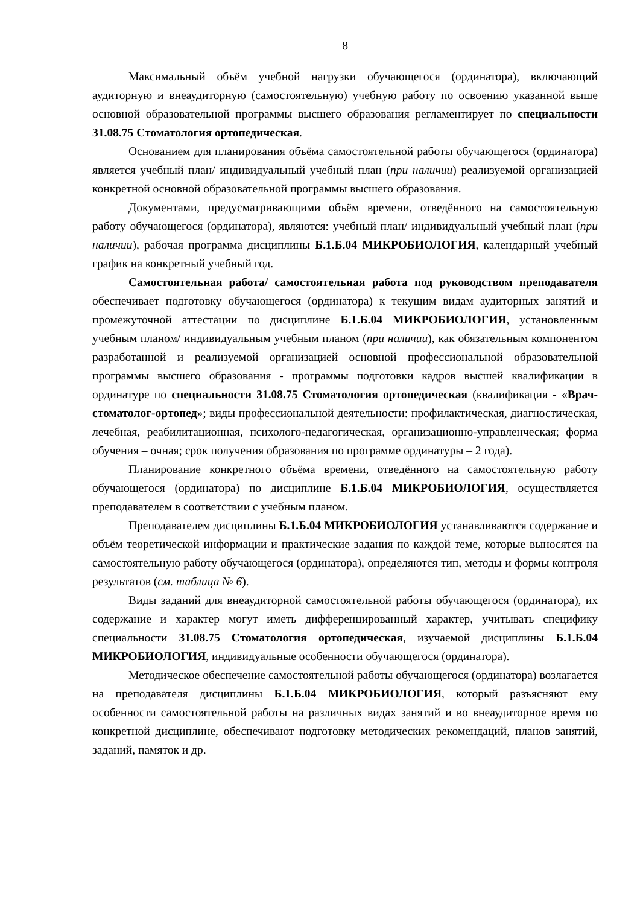8
Максимальный объём учебной нагрузки обучающегося (ординатора), включающий аудиторную и внеаудиторную (самостоятельную) учебную работу по освоению указанной выше основной образовательной программы высшего образования регламентирует по специальности 31.08.75 Стоматология ортопедическая.
Основанием для планирования объёма самостоятельной работы обучающегося (ординатора) является учебный план/ индивидуальный учебный план (при наличии) реализуемой организацией конкретной основной образовательной программы высшего образования.
Документами, предусматривающими объём времени, отведённого на самостоятельную работу обучающегося (ординатора), являются: учебный план/ индивидуальный учебный план (при наличии), рабочая программа дисциплины Б.1.Б.04 МИКРОБИОЛОГИЯ, календарный учебный график на конкретный учебный год.
Самостоятельная работа/ самостоятельная работа под руководством преподавателя обеспечивает подготовку обучающегося (ординатора) к текущим видам аудиторных занятий и промежуточной аттестации по дисциплине Б.1.Б.04 МИКРОБИОЛОГИЯ, установленным учебным планом/ индивидуальным учебным планом (при наличии), как обязательным компонентом разработанной и реализуемой организацией основной профессиональной образовательной программы высшего образования - программы подготовки кадров высшей квалификации в ординатуре по специальности 31.08.75 Стоматология ортопедическая (квалификация - «Врач-стоматолог-ортопед»; виды профессиональной деятельности: профилактическая, диагностическая, лечебная, реабилитационная, психолого-педагогическая, организационно-управленческая; форма обучения – очная; срок получения образования по программе ординатуры – 2 года).
Планирование конкретного объёма времени, отведённого на самостоятельную работу обучающегося (ординатора) по дисциплине Б.1.Б.04 МИКРОБИОЛОГИЯ, осуществляется преподавателем в соответствии с учебным планом.
Преподавателем дисциплины Б.1.Б.04 МИКРОБИОЛОГИЯ устанавливаются содержание и объём теоретической информации и практические задания по каждой теме, которые выносятся на самостоятельную работу обучающегося (ординатора), определяются тип, методы и формы контроля результатов (см. таблица № 6).
Виды заданий для внеаудиторной самостоятельной работы обучающегося (ординатора), их содержание и характер могут иметь дифференцированный характер, учитывать специфику специальности 31.08.75 Стоматология ортопедическая, изучаемой дисциплины Б.1.Б.04 МИКРОБИОЛОГИЯ, индивидуальные особенности обучающегося (ординатора).
Методическое обеспечение самостоятельной работы обучающегося (ординатора) возлагается на преподавателя дисциплины Б.1.Б.04 МИКРОБИОЛОГИЯ, который разъясняют ему особенности самостоятельной работы на различных видах занятий и во внеаудиторное время по конкретной дисциплине, обеспечивают подготовку методических рекомендаций, планов занятий, заданий, памяток и др.